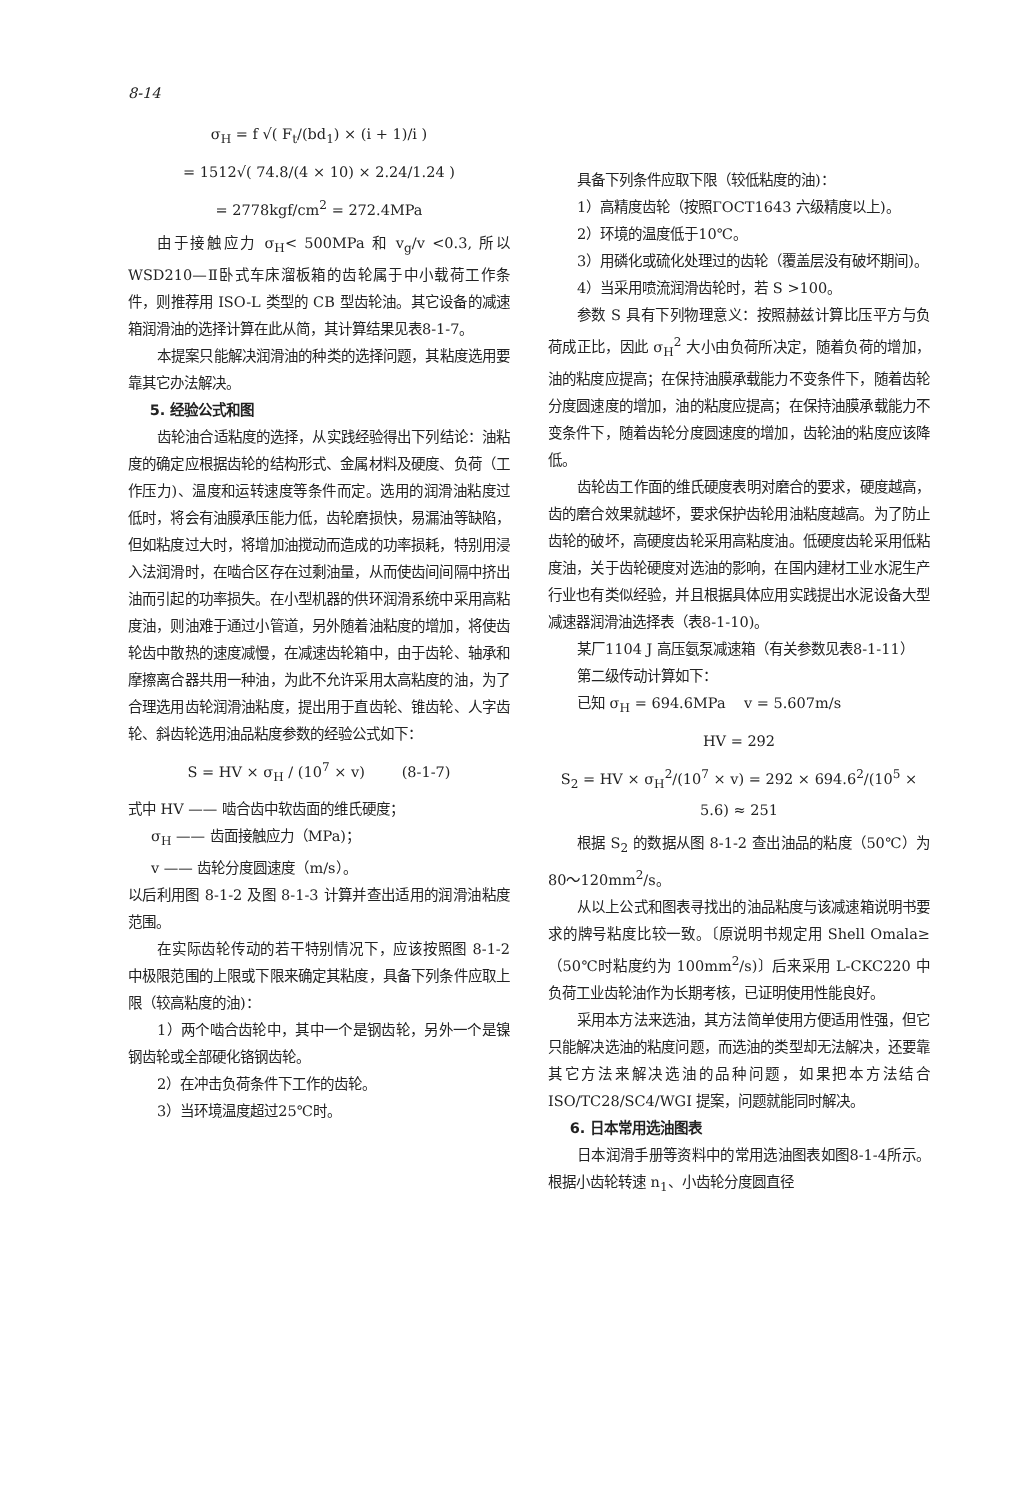8-14
σ<sub>H</sub> = f √( F<sub>t</sub>/(bd<sub>1</sub>) × (i + 1)/i )
= 1512√( 74.8/(4 × 10) × 2.24/1.24 )
= 2778kgf/cm<sup>2</sup> = 272.4MPa
由于接触应力 σ<sub>H</sub>< 500MPa 和 v<sub>g</sub>/v <0.3, 所以 WSD210—Ⅱ卧式车床溜板箱的齿轮属于中小载荷工作条件，则推荐用 ISO-L 类型的 CB 型齿轮油。其它设备的减速箱润滑油的选择计算在此从简，其计算结果见表8-1-7。
本提案只能解决润滑油的种类的选择问题，其粘度选用要靠其它办法解决。
5. 经验公式和图
齿轮油合适粘度的选择，从实践经验得出下列结论：油粘度的确定应根据齿轮的结构形式、金属材料及硬度、负荷（工作压力)、温度和运转速度等条件而定。选用的润滑油粘度过低时，将会有油膜承压能力低，齿轮磨损快，易漏油等缺陷，但如粘度过大时，将增加油搅动而造成的功率损耗，特别用浸入法润滑时，在啮合区存在过剩油量，从而使齿间间隔中挤出油而引起的功率损失。在小型机器的供环润滑系统中采用高粘度油，则油难于通过小管道，另外随着油粘度的增加，将使齿轮齿中散热的速度减慢，在减速齿轮箱中，由于齿轮、轴承和摩擦离合器共用一种油，为此不允许采用太高粘度的油，为了合理选用齿轮润滑油粘度，提出用于直齿轮、锥齿轮、人字齿轮、斜齿轮选用油品粘度参数的经验公式如下：
S = HV × σ<sub>H</sub> / (10<sup>7</sup> × v) (8-1-7)
式中 HV —— 啮合齿中软齿面的维氏硬度；
σ<sub>H</sub> —— 齿面接触应力（MPa)；
v —— 齿轮分度圆速度（m/s）。
以后利用图 8-1-2 及图 8-1-3 计算并查出适用的润滑油粘度范围。
在实际齿轮传动的若干特别情况下，应该按照图 8-1-2 中极限范围的上限或下限来确定其粘度，具备下列条件应取上限（较高粘度的油)：
1）两个啮合齿轮中，其中一个是钢齿轮，另外一个是镍钢齿轮或全部硬化铬钢齿轮。
2）在冲击负荷条件下工作的齿轮。
3）当环境温度超过25℃时。
具备下列条件应取下限（较低粘度的油)：
1）高精度齿轮（按照ГОСТ1643 六级精度以上)。
2）环境的温度低于10℃。
3）用磷化或硫化处理过的齿轮（覆盖层没有破坏期间)。
4）当采用喷流润滑齿轮时，若 S >100。
参数 S 具有下列物理意义：按照赫兹计算比压平方与负荷成正比，因此 σ<sub>H</sub><sup>2</sup> 大小由负荷所决定，随着负荷的增加，油的粘度应提高；在保持油膜承载能力不变条件下，随着齿轮分度圆速度的增加，油的粘度应提高；在保持油膜承载能力不变条件下，随着齿轮分度圆速度的增加，齿轮油的粘度应该降低。
齿轮齿工作面的维氏硬度表明对磨合的要求，硬度越高，齿的磨合效果就越坏，要求保护齿轮用油粘度越高。为了防止齿轮的破坏，高硬度齿轮采用高粘度油。低硬度齿轮采用低粘度油，关于齿轮硬度对选油的影响，在国内建材工业水泥生产行业也有类似经验，并且根据具体应用实践提出水泥设备大型减速器润滑油选择表（表8-1-10)。
某厂1104 J 高压氨泵减速箱（有关参数见表8-1-11）
第二级传动计算如下：
已知 σ<sub>H</sub> = 694.6MPa v = 5.607m/s
HV = 292
S<sub>2</sub> = HV × σ<sub>H</sub><sup>2</sup>/(10<sup>7</sup> × v) = 292 × 694.6<sup>2</sup>/(10<sup>5</sup> × 5.6) ≈ 251
根据 S<sub>2</sub> 的数据从图 8-1-2 查出油品的粘度（50℃）为80～120mm<sup>2</sup>/s。
从以上公式和图表寻找出的油品粘度与该减速箱说明书要求的牌号粘度比较一致。〔原说明书规定用 Shell Omala≥（50℃时粘度约为 100mm<sup>2</sup>/s)〕后来采用 L-CKC220 中负荷工业齿轮油作为长期考核，已证明使用性能良好。
采用本方法来选油，其方法简单使用方便适用性强，但它只能解决选油的粘度问题，而选油的类型却无法解决，还要靠其它方法来解决选油的品种问题，如果把本方法结合 ISO/TC28/SC4/WGI 提案，问题就能同时解决。
6. 日本常用选油图表
日本润滑手册等资料中的常用选油图表如图8-1-4所示。根据小齿轮转速 n<sub>1</sub>、小齿轮分度圆直径